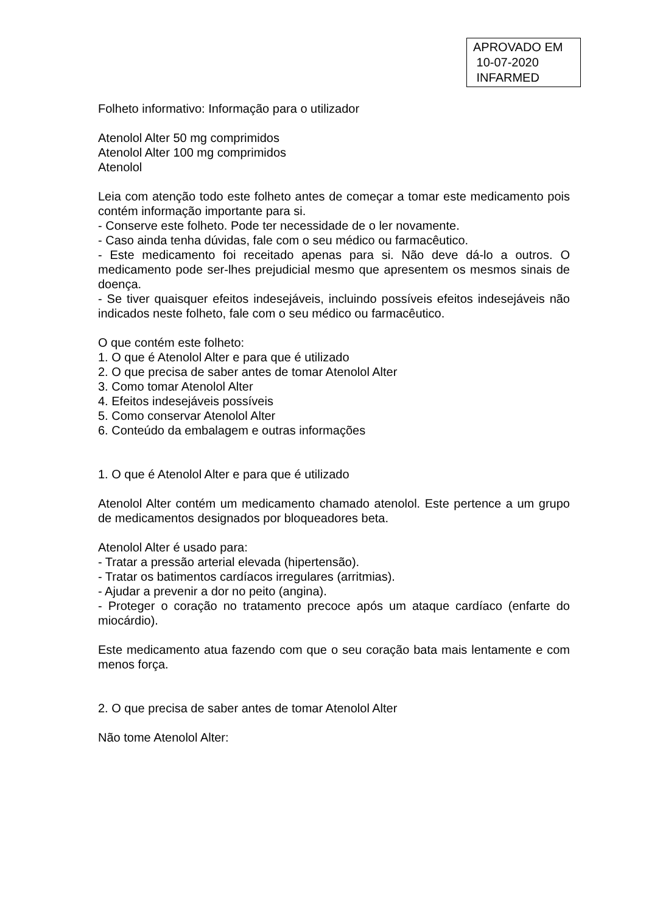APROVADO EM
10-07-2020
INFARMED
Folheto informativo: Informação para o utilizador
Atenolol Alter 50 mg comprimidos
Atenolol Alter 100 mg comprimidos
Atenolol
Leia com atenção todo este folheto antes de começar a tomar este medicamento pois contém informação importante para si.
- Conserve este folheto. Pode ter necessidade de o ler novamente.
- Caso ainda tenha dúvidas, fale com o seu médico ou farmacêutico.
- Este medicamento foi receitado apenas para si. Não deve dá-lo a outros. O medicamento pode ser-lhes prejudicial mesmo que apresentem os mesmos sinais de doença.
- Se tiver quaisquer efeitos indesejáveis, incluindo possíveis efeitos indesejáveis não indicados neste folheto, fale com o seu médico ou farmacêutico.
O que contém este folheto:
1. O que é Atenolol Alter e para que é utilizado
2. O que precisa de saber antes de tomar Atenolol Alter
3. Como tomar Atenolol Alter
4. Efeitos indesejáveis possíveis
5. Como conservar Atenolol Alter
6. Conteúdo da embalagem e outras informações
1. O que é Atenolol Alter e para que é utilizado
Atenolol Alter contém um medicamento chamado atenolol. Este pertence a um grupo de medicamentos designados por bloqueadores beta.
Atenolol Alter é usado para:
- Tratar a pressão arterial elevada (hipertensão).
- Tratar os batimentos cardíacos irregulares (arritmias).
- Ajudar a prevenir a dor no peito (angina).
- Proteger o coração no tratamento precoce após um ataque cardíaco (enfarte do miocárdio).
Este medicamento atua fazendo com que o seu coração bata mais lentamente e com menos força.
2. O que precisa de saber antes de tomar Atenolol Alter
Não tome Atenolol Alter: